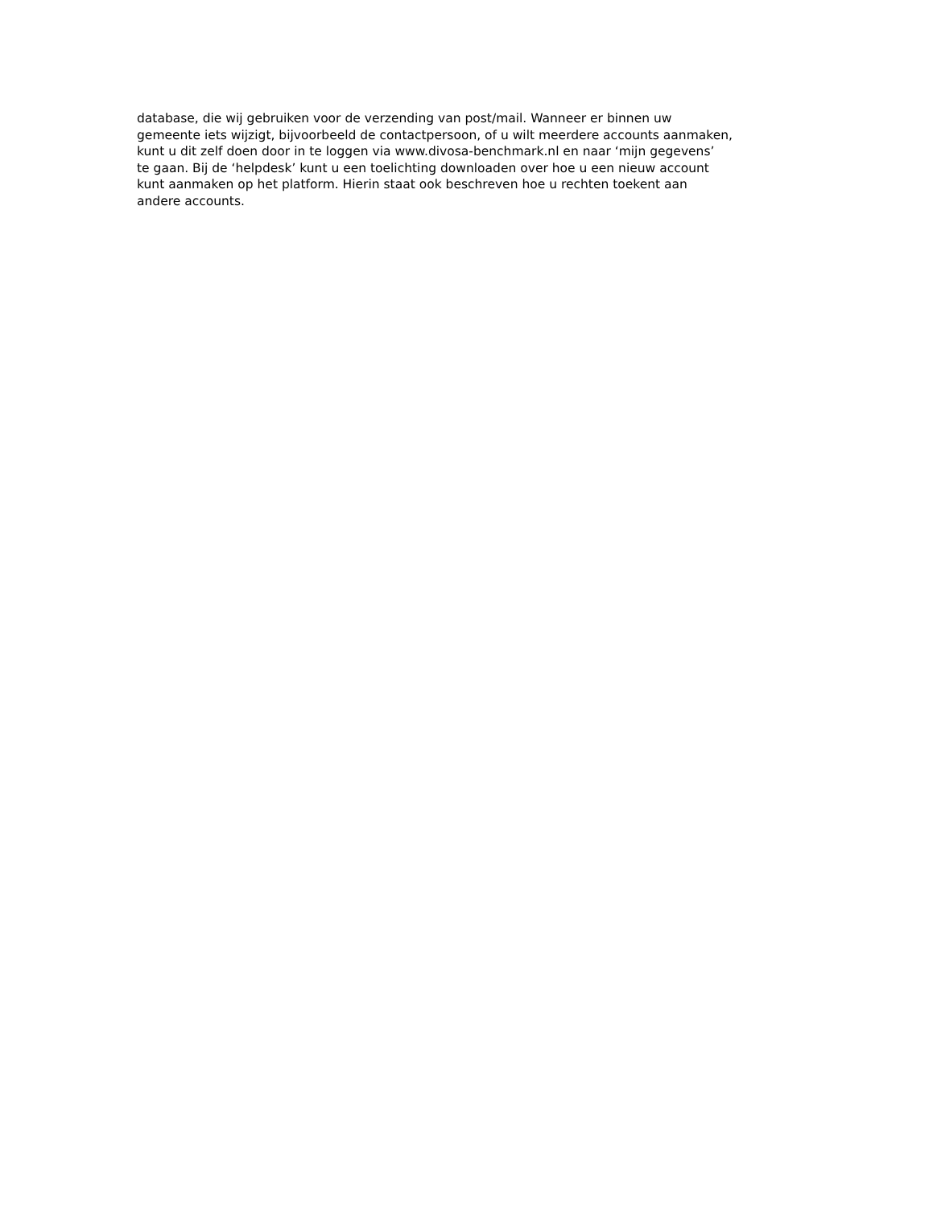database, die wij gebruiken voor de verzending van post/mail. Wanneer er binnen uw
gemeente iets wijzigt, bijvoorbeeld de contactpersoon, of u wilt meerdere accounts aanmaken,
kunt u dit zelf doen door in te loggen via www.divosa-benchmark.nl en naar ‘mijn gegevens’
te gaan. Bij de ‘helpdesk’ kunt u een toelichting downloaden over hoe u een nieuw account
kunt aanmaken op het platform. Hierin staat ook beschreven hoe u rechten toekent aan
andere accounts.